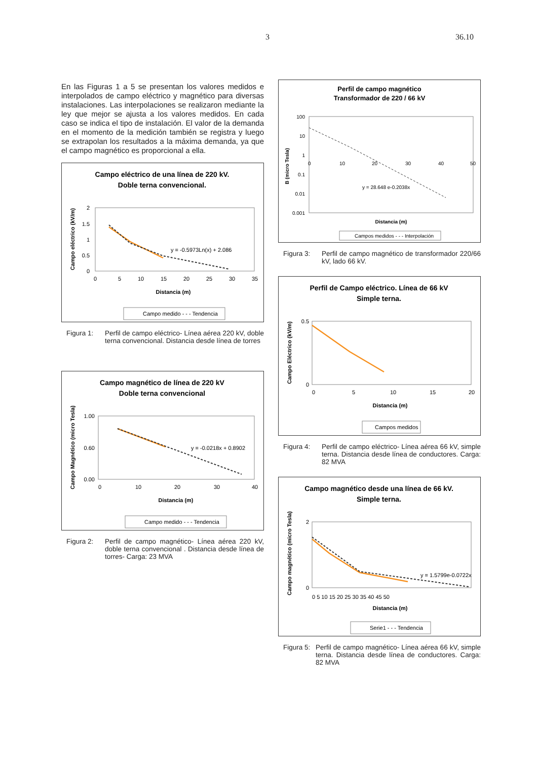3 36.10
En las Figuras 1 a 5 se presentan los valores medidos e interpolados de campo eléctrico y magnético para diversas instalaciones. Las interpolaciones se realizaron mediante la ley que mejor se ajusta a los valores medidos. En cada caso se indica el tipo de instalación. El valor de la demanda en el momento de la medición también se registra y luego se extrapolan los resultados a la máxima demanda, ya que el campo magnético es proporcional a ella.
Campo eléctrico de una línea de 220 kV.
Doble terna convencional.
2
1.5
1
0.5
0
0
5
10
15
20
25
30
35
Distancia (m)
Campo eléctrico (kV/m)
y = -0.5973Ln(x) + 2.086
Campo medido - - - Tendencia
Figura 1: Perfil de campo eléctrico- Línea aérea 220 kV, doble terna convencional. Distancia desde línea de torres
Campo magnético de línea de 220 kV
Doble terna convencional
1.00
0.60
0.00
0
10
20
30
40
Distancia (m)
Campo Magnético (micro Tesla)
y = -0.0218x + 0.8902
Campo medido - - - Tendencia
Figura 2: Perfil de campo magnético- Línea aérea 220 kV, doble terna convencional . Distancia desde línea de torres- Carga: 23 MVA
Perfil de campo magnético
Transformador de 220 / 66 kV
100
10
1
0.1
0.01
0.001
0
10
20
30
40
50
B (micro Tesla)
y = 28.648 e-0.2038x
Distancia (m)
Campos medidos - - - Interpolación
Figura 3: Perfil de campo magnético de transformador 220/66 kV, lado 66 kV.
Perfil de Campo eléctrico. Línea de 66 kV
Simple terna.
0.5
0
0
5
10
15
20
Distancia (m)
Campo Eléctrico (kV/m)
Campos medidos
Figura 4: Perfil de campo eléctrico- Línea aérea 66 kV, simple terna. Distancia desde línea de conductores. Carga: 82 MVA
Campo magnético desde una línea de 66 kV.
Simple terna.
2
0
0 5 10 15 20 25 30 35 40 45 50
Distancia (m)
Campo magnético (micro Tesla)
y = 1.5799e-0.0722x
Serie1 - - - Tendencia
Figura 5: Perfil de campo magnético- Línea aérea 66 kV, simple terna. Distancia desde línea de conductores. Carga: 82 MVA